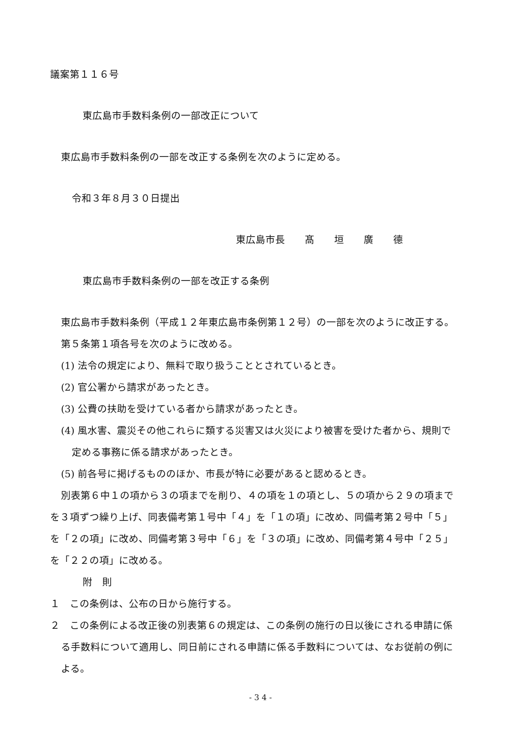議案第１１６号
東広島市手数料条例の一部改正について
東広島市手数料条例の一部を改正する条例を次のように定める。
令和３年８月３０日提出
東広島市長　　髙　　垣　　廣　　德
東広島市手数料条例の一部を改正する条例
東広島市手数料条例（平成１２年東広島市条例第１２号）の一部を次のように改正する。
第５条第１項各号を次のように改める。
(1) 法令の規定により、無料で取り扱うこととされているとき。
(2) 官公署から請求があったとき。
(3) 公費の扶助を受けている者から請求があったとき。
(4) 風水害、震災その他これらに類する災害又は火災により被害を受けた者から、規則で定める事務に係る請求があったとき。
(5) 前各号に掲げるもののほか、市長が特に必要があると認めるとき。
別表第６中１の項から３の項までを削り、４の項を１の項とし、５の項から２９の項までを３項ずつ繰り上げ、同表備考第１号中「４」を「１の項」に改め、同備考第２号中「５」を「２の項」に改め、同備考第３号中「６」を「３の項」に改め、同備考第４号中「２５」を「２２の項」に改める。
附　則
１　この条例は、公布の日から施行する。
２　この条例による改正後の別表第６の規定は、この条例の施行の日以後にされる申請に係る手数料について適用し、同日前にされる申請に係る手数料については、なお従前の例による。
- 3 4 -